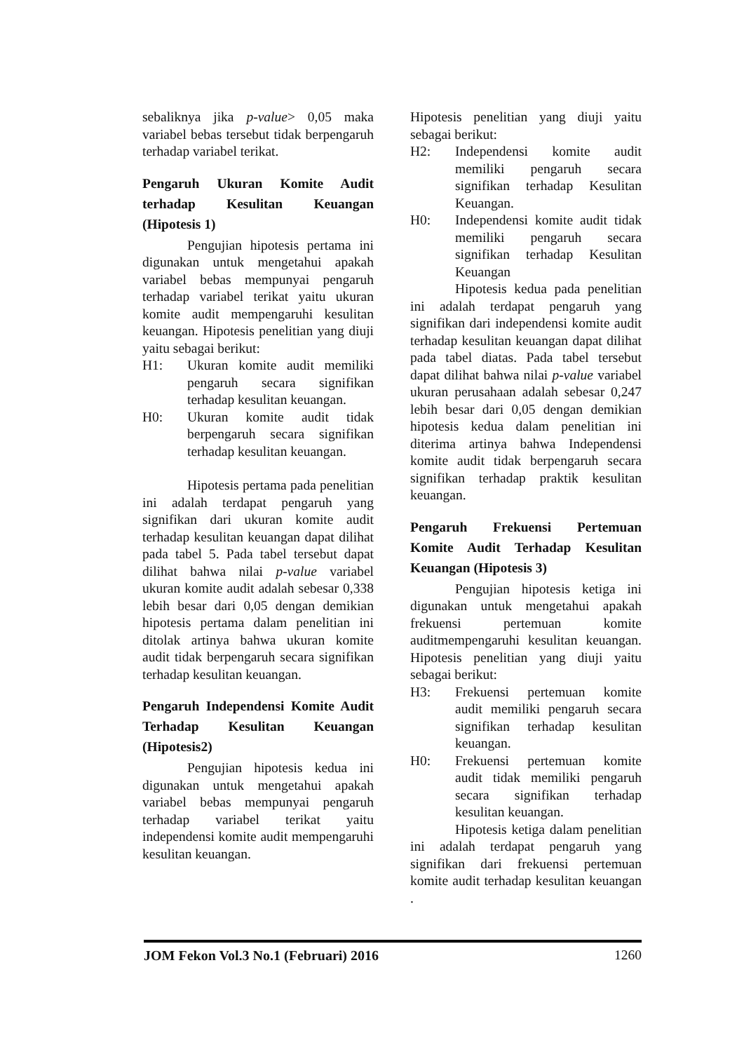sebaliknya jika p-value> 0,05 maka variabel bebas tersebut tidak berpengaruh terhadap variabel terikat.
Pengaruh Ukuran Komite Audit terhadap Kesulitan Keuangan (Hipotesis 1)
Pengujian hipotesis pertama ini digunakan untuk mengetahui apakah variabel bebas mempunyai pengaruh terhadap variabel terikat yaitu ukuran komite audit mempengaruhi kesulitan keuangan. Hipotesis penelitian yang diuji yaitu sebagai berikut:
H1: Ukuran komite audit memiliki pengaruh secara signifikan terhadap kesulitan keuangan.
H0: Ukuran komite audit tidak berpengaruh secara signifikan terhadap kesulitan keuangan.
Hipotesis pertama pada penelitian ini adalah terdapat pengaruh yang signifikan dari ukuran komite audit terhadap kesulitan keuangan dapat dilihat pada tabel 5. Pada tabel tersebut dapat dilihat bahwa nilai p-value variabel ukuran komite audit adalah sebesar 0,338 lebih besar dari 0,05 dengan demikian hipotesis pertama dalam penelitian ini ditolak artinya bahwa ukuran komite audit tidak berpengaruh secara signifikan terhadap kesulitan keuangan.
Pengaruh Independensi Komite Audit Terhadap Kesulitan Keuangan (Hipotesis2)
Pengujian hipotesis kedua ini digunakan untuk mengetahui apakah variabel bebas mempunyai pengaruh terhadap variabel terikat yaitu independensi komite audit mempengaruhi kesulitan keuangan.
Hipotesis penelitian yang diuji yaitu sebagai berikut:
H2: Independensi komite audit memiliki pengaruh secara signifikan terhadap Kesulitan Keuangan.
H0: Independensi komite audit tidak memiliki pengaruh secara signifikan terhadap Kesulitan Keuangan
Hipotesis kedua pada penelitian ini adalah terdapat pengaruh yang signifikan dari independensi komite audit terhadap kesulitan keuangan dapat dilihat pada tabel diatas. Pada tabel tersebut dapat dilihat bahwa nilai p-value variabel ukuran perusahaan adalah sebesar 0,247 lebih besar dari 0,05 dengan demikian hipotesis kedua dalam penelitian ini diterima artinya bahwa Independensi komite audit tidak berpengaruh secara signifikan terhadap praktik kesulitan keuangan.
Pengaruh Frekuensi Pertemuan Komite Audit Terhadap Kesulitan Keuangan (Hipotesis 3)
Pengujian hipotesis ketiga ini digunakan untuk mengetahui apakah frekuensi pertemuan komite auditmempengaruhi kesulitan keuangan. Hipotesis penelitian yang diuji yaitu sebagai berikut:
H3: Frekuensi pertemuan komite audit memiliki pengaruh secara signifikan terhadap kesulitan keuangan.
H0: Frekuensi pertemuan komite audit tidak memiliki pengaruh secara signifikan terhadap kesulitan keuangan.
Hipotesis ketiga dalam penelitian ini adalah terdapat pengaruh yang signifikan dari frekuensi pertemuan komite audit terhadap kesulitan keuangan .
JOM Fekon Vol.3 No.1 (Februari) 2016 1260